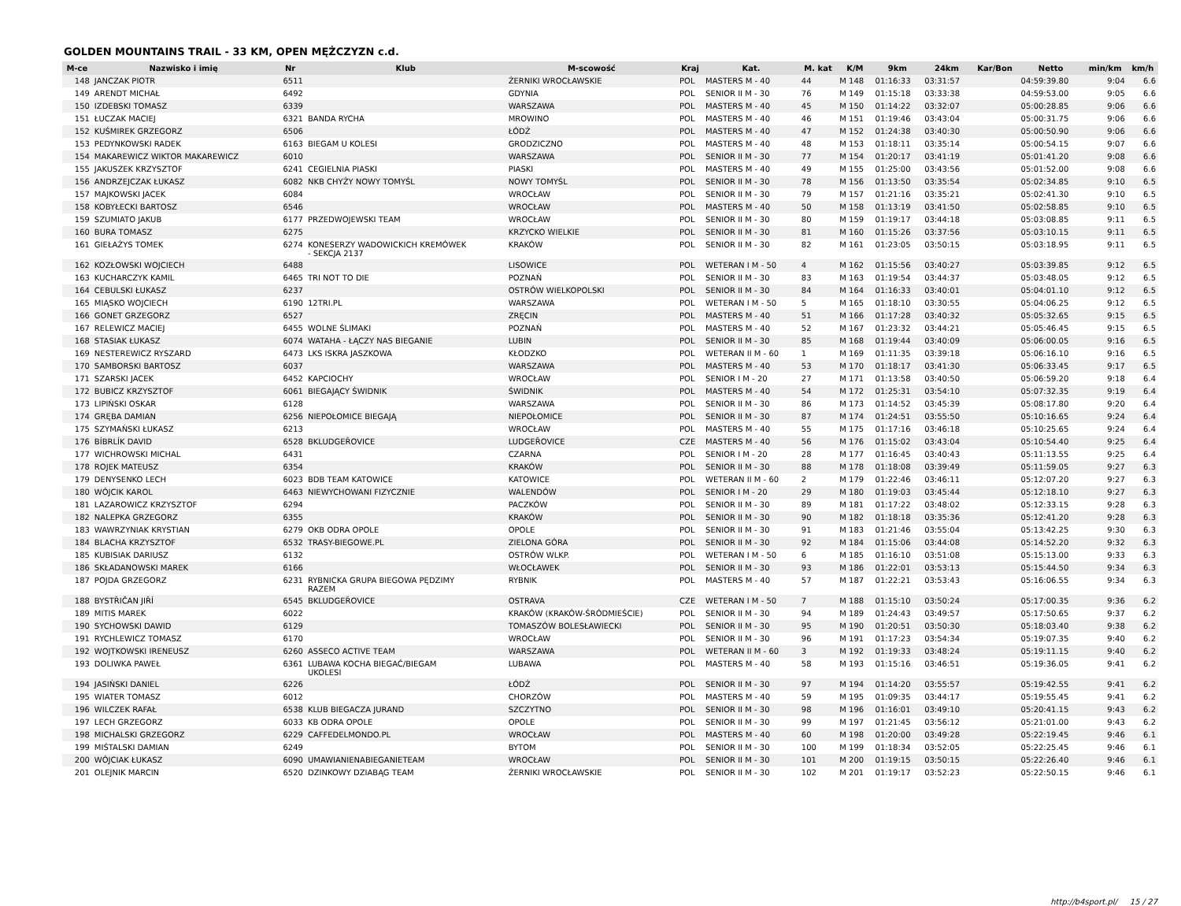GOLDEN MOUNTAINS TRAIL - 33 KM, OPEN MĘŻCZYZN c.d.
| M-ce | Nazwisko i imię | Nr | Klub | M-scowość | Kraj | Kat. | M. kat | K/M | 9km | 24km | Kar/Bon | Netto | min/km | km/h |
| --- | --- | --- | --- | --- | --- | --- | --- | --- | --- | --- | --- | --- | --- | --- |
| 148 | JANCZAK PIOTR | 6511 | | ŻERNIKI WROCŁAWSKIE | POL | MASTERS M - 40 | 44 | M 148 | 01:16:33 | 03:31:57 | | 04:59:39.80 | 9:04 | 6.6 |
| 149 | ARENDT MICHAŁ | 6492 | | GDYNIA | POL | SENIOR II M - 30 | 76 | M 149 | 01:15:18 | 03:33:38 | | 04:59:53.00 | 9:05 | 6.6 |
| 150 | IZDEBSKI TOMASZ | 6339 | | WARSZAWA | POL | MASTERS M - 40 | 45 | M 150 | 01:14:22 | 03:32:07 | | 05:00:28.85 | 9:06 | 6.6 |
| 151 | ŁUCZAK MACIEJ | 6321 | BANDA RYCHA | MROWINO | POL | MASTERS M - 40 | 46 | M 151 | 01:19:46 | 03:43:04 | | 05:00:31.75 | 9:06 | 6.6 |
| 152 | KUŚMIREK GRZEGORZ | 6506 | | ŁÓDŹ | POL | MASTERS M - 40 | 47 | M 152 | 01:24:38 | 03:40:30 | | 05:00:50.90 | 9:06 | 6.6 |
| 153 | PEDYNKOWSKI RADEK | 6163 | BIEGAM U KOLESI | GRODZICZNO | POL | MASTERS M - 40 | 48 | M 153 | 01:18:11 | 03:35:14 | | 05:00:54.15 | 9:07 | 6.6 |
| 154 | MAKAREWICZ WIKTOR MAKAREWICZ | 6010 | | WARSZAWA | POL | SENIOR II M - 30 | 77 | M 154 | 01:20:17 | 03:41:19 | | 05:01:41.20 | 9:08 | 6.6 |
| 155 | JAKUSZEK KRZYSZTOF | 6241 | CEGIELNIA PIASKI | PIASKI | POL | MASTERS M - 40 | 49 | M 155 | 01:25:00 | 03:43:56 | | 05:01:52.00 | 9:08 | 6.6 |
| 156 | ANDRZEJCZAK ŁUKASZ | 6082 | NKB CHYŻY NOWY TOMYŚL | NOWY TOMYŚL | POL | SENIOR II M - 30 | 78 | M 156 | 01:13:50 | 03:35:54 | | 05:02:34.85 | 9:10 | 6.5 |
| 157 | MAJKOWSKI JACEK | 6084 | | WROCŁAW | POL | SENIOR II M - 30 | 79 | M 157 | 01:21:16 | 03:35:21 | | 05:02:41.30 | 9:10 | 6.5 |
| 158 | KOBYŁECKI BARTOSZ | 6546 | | WROCŁAW | POL | MASTERS M - 40 | 50 | M 158 | 01:13:19 | 03:41:50 | | 05:02:58.85 | 9:10 | 6.5 |
| 159 | SZUMIATO JAKUB | 6177 | PRZEDWOJEWSKI TEAM | WROCŁAW | POL | SENIOR II M - 30 | 80 | M 159 | 01:19:17 | 03:44:18 | | 05:03:08.85 | 9:11 | 6.5 |
| 160 | BURA TOMASZ | 6275 | | KRZYCKO WIELKIE | POL | SENIOR II M - 30 | 81 | M 160 | 01:15:26 | 03:37:56 | | 05:03:10.15 | 9:11 | 6.5 |
| 161 | GIEŁAŻYS TOMEK | 6274 | KONESERZY WADOWICKICH KREMÓWEK - SEKCJA 2137 | KRAKÓW | POL | SENIOR II M - 30 | 82 | M 161 | 01:23:05 | 03:50:15 | | 05:03:18.95 | 9:11 | 6.5 |
| 162 | KOZŁOWSKI WOJCIECH | 6488 | | LISOWICE | POL | WETERAN I M - 50 | 4 | M 162 | 01:15:56 | 03:40:27 | | 05:03:39.85 | 9:12 | 6.5 |
| 163 | KUCHARCZYK KAMIL | 6465 | TRI NOT TO DIE | POZNAŃ | POL | SENIOR II M - 30 | 83 | M 163 | 01:19:54 | 03:44:37 | | 05:03:48.05 | 9:12 | 6.5 |
| 164 | CEBULSKI ŁUKASZ | 6237 | | OSTRÓW WIELKOPOLSKI | POL | SENIOR II M - 30 | 84 | M 164 | 01:16:33 | 03:40:01 | | 05:04:01.10 | 9:12 | 6.5 |
| 165 | MIĄSKO WOJCIECH | 6190 | 12TRI.PL | WARSZAWA | POL | WETERAN I M - 50 | 5 | M 165 | 01:18:10 | 03:30:55 | | 05:04:06.25 | 9:12 | 6.5 |
| 166 | GONET GRZEGORZ | 6527 | | ZRĘCIN | POL | MASTERS M - 40 | 51 | M 166 | 01:17:28 | 03:40:32 | | 05:05:32.65 | 9:15 | 6.5 |
| 167 | RELEWICZ MACIEJ | 6455 | WOLNE ŚLIMAKI | POZNAŃ | POL | MASTERS M - 40 | 52 | M 167 | 01:23:32 | 03:44:21 | | 05:05:46.45 | 9:15 | 6.5 |
| 168 | STASIAK ŁUKASZ | 6074 | WATAHA - ŁĄCZY NAS BIEGANIE | LUBIN | POL | SENIOR II M - 30 | 85 | M 168 | 01:19:44 | 03:40:09 | | 05:06:00.05 | 9:16 | 6.5 |
| 169 | NESTEREWICZ RYSZARD | 6473 | LKS ISKRA JASZKOWA | KŁODZKO | POL | WETERAN II M - 60 | 1 | M 169 | 01:11:35 | 03:39:18 | | 05:06:16.10 | 9:16 | 6.5 |
| 170 | SAMBORSKI BARTOSZ | 6037 | | WARSZAWA | POL | MASTERS M - 40 | 53 | M 170 | 01:18:17 | 03:41:30 | | 05:06:33.45 | 9:17 | 6.5 |
| 171 | SZARSKI JACEK | 6452 | KAPCIOCHY | WROCŁAW | POL | SENIOR I M - 20 | 27 | M 171 | 01:13:58 | 03:40:50 | | 05:06:59.20 | 9:18 | 6.4 |
| 172 | BUBICZ KRZYSZTOF | 6061 | BIEGAJĄCY ŚWIDNIK | ŚWIDNIK | POL | MASTERS M - 40 | 54 | M 172 | 01:25:31 | 03:54:10 | | 05:07:32.35 | 9:19 | 6.4 |
| 173 | LIPIŃSKI OSKAR | 6128 | | WARSZAWA | POL | SENIOR II M - 30 | 86 | M 173 | 01:14:52 | 03:45:39 | | 05:08:17.80 | 9:20 | 6.4 |
| 174 | GRĘBA DAMIAN | 6256 | NIEPOŁOMICE BIEGAJĄ | NIEPOŁOMICE | POL | SENIOR II M - 30 | 87 | M 174 | 01:24:51 | 03:55:50 | | 05:10:16.65 | 9:24 | 6.4 |
| 175 | SZYMAŃSKI ŁUKASZ | 6213 | | WROCŁAW | POL | MASTERS M - 40 | 55 | M 175 | 01:17:16 | 03:46:18 | | 05:10:25.65 | 9:24 | 6.4 |
| 176 | BÍBRLÍK DAVID | 6528 | BKLUDGEŘOVICE | LUDGEŘOVICE | CZE | MASTERS M - 40 | 56 | M 176 | 01:15:02 | 03:43:04 | | 05:10:54.40 | 9:25 | 6.4 |
| 177 | WICHROWSKI MICHAL | 6431 | | CZARNA | POL | SENIOR I M - 20 | 28 | M 177 | 01:16:45 | 03:40:43 | | 05:11:13.55 | 9:25 | 6.4 |
| 178 | ROJEK MATEUSZ | 6354 | | KRAKÓW | POL | SENIOR II M - 30 | 88 | M 178 | 01:18:08 | 03:39:49 | | 05:11:59.05 | 9:27 | 6.3 |
| 179 | DENYSENKO LECH | 6023 | BDB TEAM KATOWICE | KATOWICE | POL | WETERAN II M - 60 | 2 | M 179 | 01:22:46 | 03:46:11 | | 05:12:07.20 | 9:27 | 6.3 |
| 180 | WÓJCIK KAROL | 6463 | NIEWYCHOWANI FIZYCZNIE | WALENDÓW | POL | SENIOR I M - 20 | 29 | M 180 | 01:19:03 | 03:45:44 | | 05:12:18.10 | 9:27 | 6.3 |
| 181 | LAZAROWICZ KRZYSZTOF | 6294 | | PACZKÓW | POL | SENIOR II M - 30 | 89 | M 181 | 01:17:22 | 03:48:02 | | 05:12:33.15 | 9:28 | 6.3 |
| 182 | NALEPKA GRZEGORZ | 6355 | | KRAKÓW | POL | SENIOR II M - 30 | 90 | M 182 | 01:18:18 | 03:35:36 | | 05:12:41.20 | 9:28 | 6.3 |
| 183 | WAWRZYNIAK KRYSTIAN | 6279 | OKB ODRA OPOLE | OPOLE | POL | SENIOR II M - 30 | 91 | M 183 | 01:21:46 | 03:55:04 | | 05:13:42.25 | 9:30 | 6.3 |
| 184 | BLACHA KRZYSZTOF | 6532 | TRASY-BIEGOWE.PL | ZIELONA GÓRA | POL | SENIOR II M - 30 | 92 | M 184 | 01:15:06 | 03:44:08 | | 05:14:52.20 | 9:32 | 6.3 |
| 185 | KUBISIAK DARIUSZ | 6132 | | OSTRÓW WLKP. | POL | WETERAN I M - 50 | 6 | M 185 | 01:16:10 | 03:51:08 | | 05:15:13.00 | 9:33 | 6.3 |
| 186 | SKŁADANOWSKI MAREK | 6166 | | WŁOCŁAWEK | POL | SENIOR II M - 30 | 93 | M 186 | 01:22:01 | 03:53:13 | | 05:15:44.50 | 9:34 | 6.3 |
| 187 | POJDA GRZEGORZ | 6231 | RYBNICKA GRUPA BIEGOWA PĘDZIMY RAZEM | RYBNIK | POL | MASTERS M - 40 | 57 | M 187 | 01:22:21 | 03:53:43 | | 05:16:06.55 | 9:34 | 6.3 |
| 188 | BYSTŘIČAN JIŘÍ | 6545 | BKLUDGEŘOVICE | OSTRAVA | CZE | WETERAN I M - 50 | 7 | M 188 | 01:15:10 | 03:50:24 | | 05:17:00.35 | 9:36 | 6.2 |
| 189 | MITIS MAREK | 6022 | | KRAKÓW (KRAKÓW-ŚRÓDMIEŚCIE) | POL | SENIOR II M - 30 | 94 | M 189 | 01:24:43 | 03:49:57 | | 05:17:50.65 | 9:37 | 6.2 |
| 190 | SYCHOWSKI DAWID | 6129 | | TOMASZÓW BOLESŁAWIECKI | POL | SENIOR II M - 30 | 95 | M 190 | 01:20:51 | 03:50:30 | | 05:18:03.40 | 9:38 | 6.2 |
| 191 | RYCHLEWICZ TOMASZ | 6170 | | WROCŁAW | POL | SENIOR II M - 30 | 96 | M 191 | 01:17:23 | 03:54:34 | | 05:19:07.35 | 9:40 | 6.2 |
| 192 | WOJTKOWSKI IRENEUSZ | 6260 | ASSECO ACTIVE TEAM | WARSZAWA | POL | WETERAN II M - 60 | 3 | M 192 | 01:19:33 | 03:48:24 | | 05:19:11.15 | 9:40 | 6.2 |
| 193 | DOLIWKA PAWEŁ | 6361 | LUBAWA KOCHA BIEGAĆ/BIEGAM UKOLESI | LUBAWA | POL | MASTERS M - 40 | 58 | M 193 | 01:15:16 | 03:46:51 | | 05:19:36.05 | 9:41 | 6.2 |
| 194 | JASIŃSKI DANIEL | 6226 | | ŁÓDŹ | POL | SENIOR II M - 30 | 97 | M 194 | 01:14:20 | 03:55:57 | | 05:19:42.55 | 9:41 | 6.2 |
| 195 | WIATER TOMASZ | 6012 | | CHORZÓW | POL | MASTERS M - 40 | 59 | M 195 | 01:09:35 | 03:44:17 | | 05:19:55.45 | 9:41 | 6.2 |
| 196 | WILCZEK RAFAŁ | 6538 | KLUB BIEGACZA JURAND | SZCZYTNO | POL | SENIOR II M - 30 | 98 | M 196 | 01:16:01 | 03:49:10 | | 05:20:41.15 | 9:43 | 6.2 |
| 197 | LECH GRZEGORZ | 6033 | KB ODRA OPOLE | OPOLE | POL | SENIOR II M - 30 | 99 | M 197 | 01:21:45 | 03:56:12 | | 05:21:01.00 | 9:43 | 6.2 |
| 198 | MICHALSKI GRZEGORZ | 6229 | CAFFEDELMONDO.PL | WROCŁAW | POL | MASTERS M - 40 | 60 | M 198 | 01:20:00 | 03:49:28 | | 05:22:19.45 | 9:46 | 6.1 |
| 199 | MIŚTALSKI DAMIAN | 6249 | | BYTOM | POL | SENIOR II M - 30 | 100 | M 199 | 01:18:34 | 03:52:05 | | 05:22:25.45 | 9:46 | 6.1 |
| 200 | WÓJCIAK ŁUKASZ | 6090 | UMAWIANIENABIEGANIETEAM | WROCŁAW | POL | SENIOR II M - 30 | 101 | M 200 | 01:19:15 | 03:50:15 | | 05:22:26.40 | 9:46 | 6.1 |
| 201 | OLEJNIK MARCIN | 6520 | DZINKOWY DZIABĄG TEAM | ŻERNIKI WROCŁAWSKIE | POL | SENIOR II M - 30 | 102 | M 201 | 01:19:17 | 03:52:23 | | 05:22:50.15 | 9:46 | 6.1 |
http://b4sport.pl/ 15 / 27